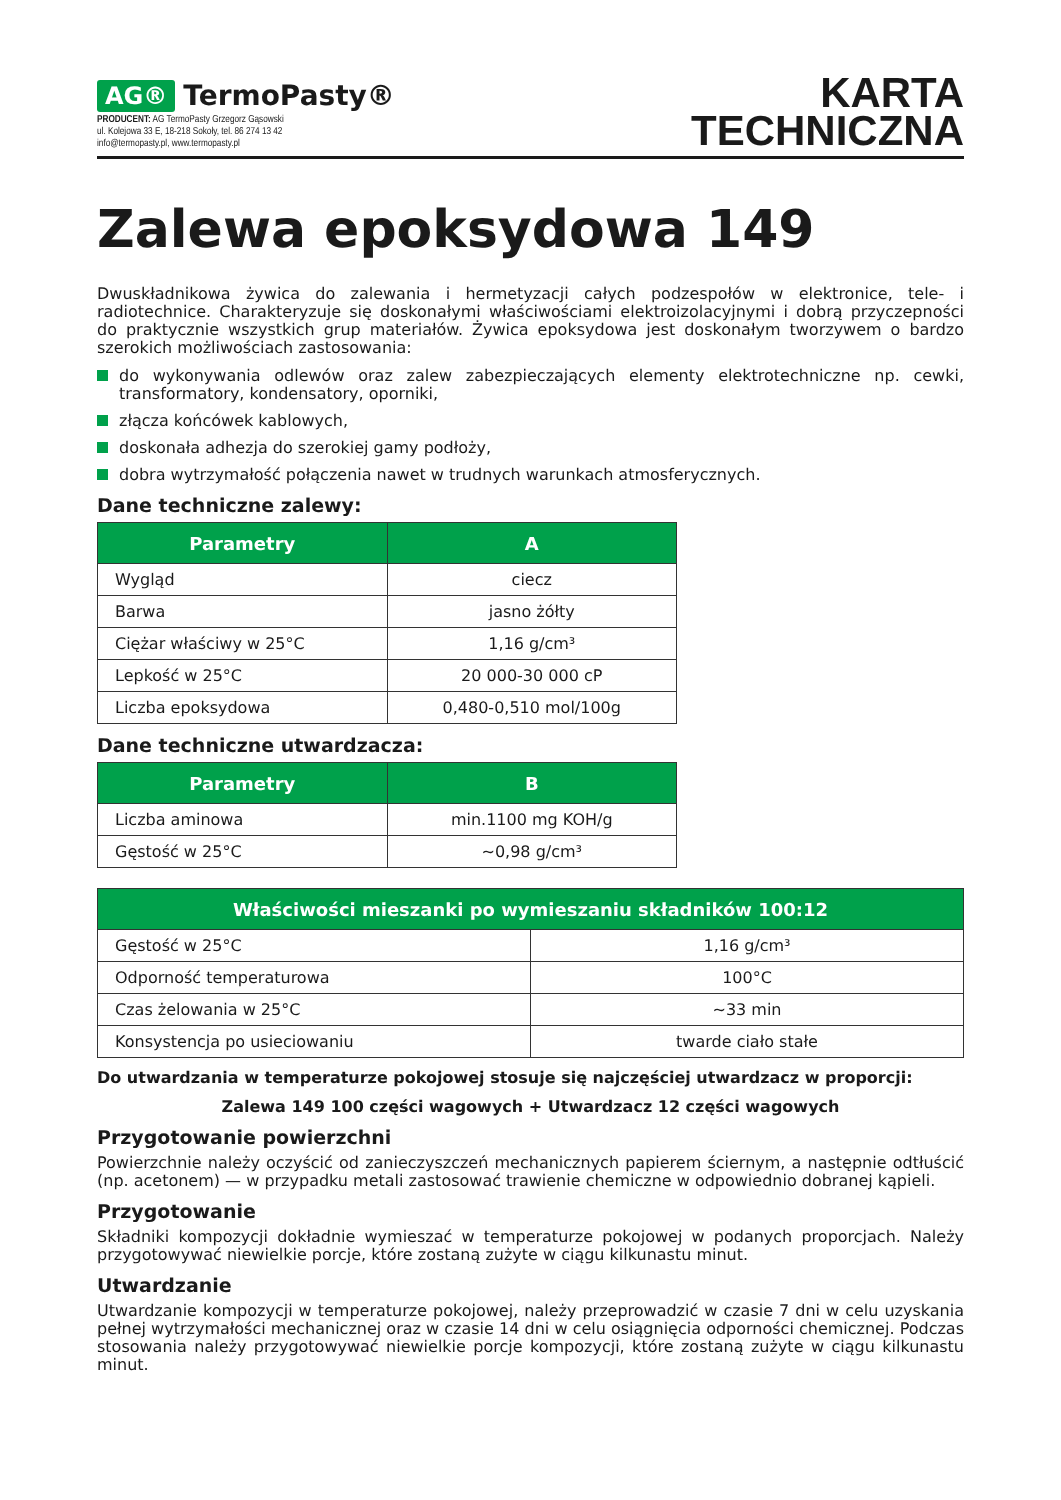AG® TermoPasty®
PRODUCENT: AG TermoPasty Grzegorz Gąsowski
ul. Kolejowa 33 E, 18-218 Sokoły, tel. 86 274 13 42
info@termopasty.pl, www.termopasty.pl
KARTA
TECHNICZNA
Zalewa epoksydowa 149
Dwuskładnikowa żywica do zalewania i hermetyzacji całych podzespołów w elektronice, tele- i radiotechnice. Charakteryzuje się doskonałymi właściwościami elektroizolacyjnymi i dobrą przyczepności do praktycznie wszystkich grup materiałów. Żywica epoksydowa jest doskonałym tworzywem o bardzo szerokich możliwościach zastosowania:
do wykonywania odlewów oraz zalew zabezpieczających elementy elektrotechniczne np. cewki, transformatory, kondensatory, oporniki,
złącza końcówek kablowych,
doskonała adhezja do szerokiej gamy podłoży,
dobra wytrzymałość połączenia nawet w trudnych warunkach atmosferycznych.
Dane techniczne zalewy:
| Parametry | A |
| --- | --- |
| Wygląd | ciecz |
| Barwa | jasno żółty |
| Ciężar właściwy w 25°C | 1,16 g/cm³ |
| Lepkość w 25°C | 20 000-30 000 cP |
| Liczba epoksydowa | 0,480-0,510 mol/100g |
Dane techniczne utwardzacza:
| Parametry | B |
| --- | --- |
| Liczba aminowa | min.1100 mg KOH/g |
| Gęstość w 25°C | ~0,98 g/cm³ |
| Właściwości mieszanki po wymieszaniu składników 100:12 | |
| --- | --- |
| Gęstość w 25°C | 1,16 g/cm³ |
| Odporność temperaturowa | 100°C |
| Czas żelowania w 25°C | ~33 min |
| Konsystencja po usieciowaniu | twarde ciało stałe |
Do utwardzania w temperaturze pokojowej stosuje się najczęściej utwardzacz w proporcji:
Zalewa 149 100 części wagowych + Utwardzacz 12 części wagowych
Przygotowanie powierzchni
Powierzchnie należy oczyścić od zanieczyszczeń mechanicznych papierem ściernym, a następnie odtłuścić (np. acetonem) — w przypadku metali zastosować trawienie chemiczne w odpowiednio dobranej kąpieli.
Przygotowanie
Składniki kompozycji dokładnie wymieszać w temperaturze pokojowej w podanych proporcjach. Należy przygotowywać niewielkie porcje, które zostaną zużyte w ciągu kilkunastu minut.
Utwardzanie
Utwardzanie kompozycji w temperaturze pokojowej, należy przeprowadzić w czasie 7 dni w celu uzyskania pełnej wytrzymałości mechanicznej oraz w czasie 14 dni w celu osiągnięcia odporności chemicznej. Podczas stosowania należy przygotowywać niewielkie porcje kompozycji, które zostaną zużyte w ciągu kilkunastu minut.